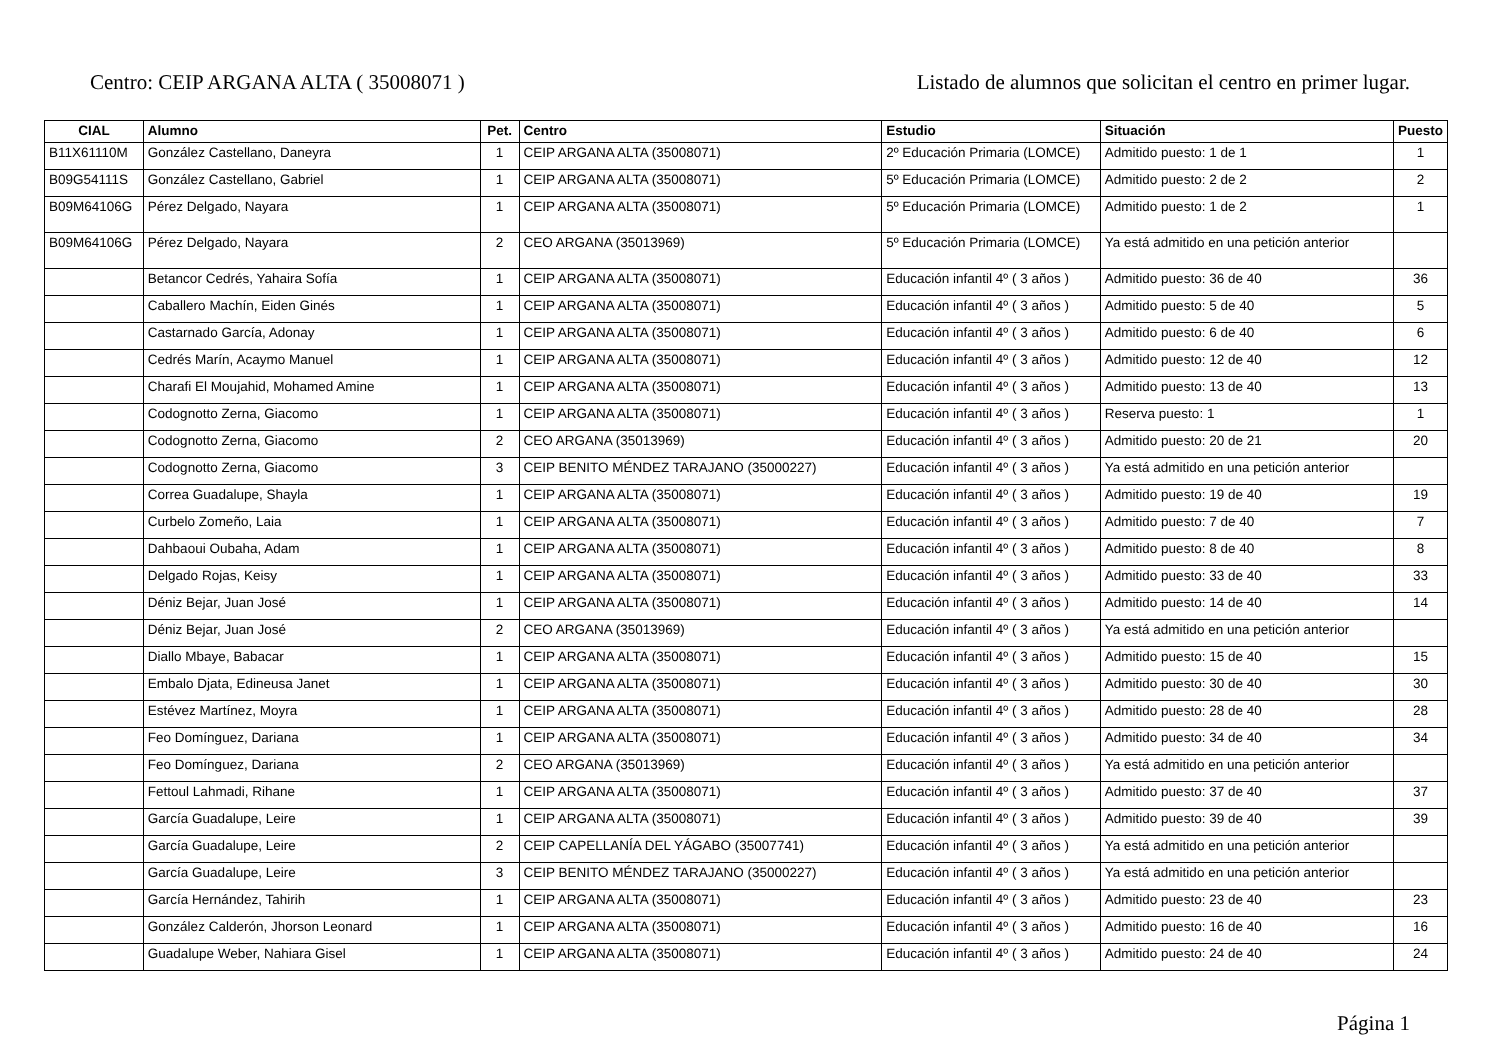Centro: CEIP ARGANA ALTA ( 35008071 ) Listado de alumnos que solicitan el centro en primer lugar.
| CIAL | Alumno | Pet. | Centro | Estudio | Situación | Puesto |
| --- | --- | --- | --- | --- | --- | --- |
| B11X61110M | González Castellano, Daneyra | 1 | CEIP ARGANA ALTA (35008071) | 2º Educación Primaria (LOMCE) | Admitido puesto: 1 de 1 | 1 |
| B09G54111S | González Castellano, Gabriel | 1 | CEIP ARGANA ALTA (35008071) | 5º Educación Primaria (LOMCE) | Admitido puesto: 2 de 2 | 2 |
| B09M64106G | Pérez Delgado, Nayara | 1 | CEIP ARGANA ALTA (35008071) | 5º Educación Primaria (LOMCE) | Admitido puesto: 1 de 2 | 1 |
| B09M64106G | Pérez Delgado, Nayara | 2 | CEO ARGANA (35013969) | 5º Educación Primaria (LOMCE) | Ya está admitido en una petición anterior | |
| | Betancor Cedrés, Yahaira Sofía | 1 | CEIP ARGANA ALTA (35008071) | Educación infantil 4º ( 3 años ) | Admitido puesto: 36 de 40 | 36 |
| | Caballero Machín, Eiden Ginés | 1 | CEIP ARGANA ALTA (35008071) | Educación infantil 4º ( 3 años ) | Admitido puesto: 5 de 40 | 5 |
| | Castarnado García, Adonay | 1 | CEIP ARGANA ALTA (35008071) | Educación infantil 4º ( 3 años ) | Admitido puesto: 6 de 40 | 6 |
| | Cedrés Marín, Acaymo Manuel | 1 | CEIP ARGANA ALTA (35008071) | Educación infantil 4º ( 3 años ) | Admitido puesto: 12 de 40 | 12 |
| | Charafi El Moujahid, Mohamed Amine | 1 | CEIP ARGANA ALTA (35008071) | Educación infantil 4º ( 3 años ) | Admitido puesto: 13 de 40 | 13 |
| | Codognotto Zerna, Giacomo | 1 | CEIP ARGANA ALTA (35008071) | Educación infantil 4º ( 3 años ) | Reserva puesto: 1 | 1 |
| | Codognotto Zerna, Giacomo | 2 | CEO ARGANA (35013969) | Educación infantil 4º ( 3 años ) | Admitido puesto: 20 de 21 | 20 |
| | Codognotto Zerna, Giacomo | 3 | CEIP BENITO MÉNDEZ TARAJANO (35000227) | Educación infantil 4º ( 3 años ) | Ya está admitido en una petición anterior | |
| | Correa Guadalupe, Shayla | 1 | CEIP ARGANA ALTA (35008071) | Educación infantil 4º ( 3 años ) | Admitido puesto: 19 de 40 | 19 |
| | Curbelo Zomeño, Laia | 1 | CEIP ARGANA ALTA (35008071) | Educación infantil 4º ( 3 años ) | Admitido puesto: 7 de 40 | 7 |
| | Dahbaoui Oubaha, Adam | 1 | CEIP ARGANA ALTA (35008071) | Educación infantil 4º ( 3 años ) | Admitido puesto: 8 de 40 | 8 |
| | Delgado Rojas, Keisy | 1 | CEIP ARGANA ALTA (35008071) | Educación infantil 4º ( 3 años ) | Admitido puesto: 33 de 40 | 33 |
| | Déniz Bejar, Juan José | 1 | CEIP ARGANA ALTA (35008071) | Educación infantil 4º ( 3 años ) | Admitido puesto: 14 de 40 | 14 |
| | Déniz Bejar, Juan José | 2 | CEO ARGANA (35013969) | Educación infantil 4º ( 3 años ) | Ya está admitido en una petición anterior | |
| | Diallo Mbaye, Babacar | 1 | CEIP ARGANA ALTA (35008071) | Educación infantil 4º ( 3 años ) | Admitido puesto: 15 de 40 | 15 |
| | Embalo Djata, Edineusa Janet | 1 | CEIP ARGANA ALTA (35008071) | Educación infantil 4º ( 3 años ) | Admitido puesto: 30 de 40 | 30 |
| | Estévez Martínez, Moyra | 1 | CEIP ARGANA ALTA (35008071) | Educación infantil 4º ( 3 años ) | Admitido puesto: 28 de 40 | 28 |
| | Feo Domínguez, Dariana | 1 | CEIP ARGANA ALTA (35008071) | Educación infantil 4º ( 3 años ) | Admitido puesto: 34 de 40 | 34 |
| | Feo Domínguez, Dariana | 2 | CEO ARGANA (35013969) | Educación infantil 4º ( 3 años ) | Ya está admitido en una petición anterior | |
| | Fettoul Lahmadi, Rihane | 1 | CEIP ARGANA ALTA (35008071) | Educación infantil 4º ( 3 años ) | Admitido puesto: 37 de 40 | 37 |
| | García Guadalupe, Leire | 1 | CEIP ARGANA ALTA (35008071) | Educación infantil 4º ( 3 años ) | Admitido puesto: 39 de 40 | 39 |
| | García Guadalupe, Leire | 2 | CEIP CAPELLANÍA DEL YÁGABO (35007741) | Educación infantil 4º ( 3 años ) | Ya está admitido en una petición anterior | |
| | García Guadalupe, Leire | 3 | CEIP BENITO MÉNDEZ TARAJANO (35000227) | Educación infantil 4º ( 3 años ) | Ya está admitido en una petición anterior | |
| | García Hernández, Tahirih | 1 | CEIP ARGANA ALTA (35008071) | Educación infantil 4º ( 3 años ) | Admitido puesto: 23 de 40 | 23 |
| | González Calderón, Jhorson Leonard | 1 | CEIP ARGANA ALTA (35008071) | Educación infantil 4º ( 3 años ) | Admitido puesto: 16 de 40 | 16 |
| | Guadalupe Weber, Nahiara Gisel | 1 | CEIP ARGANA ALTA (35008071) | Educación infantil 4º ( 3 años ) | Admitido puesto: 24 de 40 | 24 |
Página 1